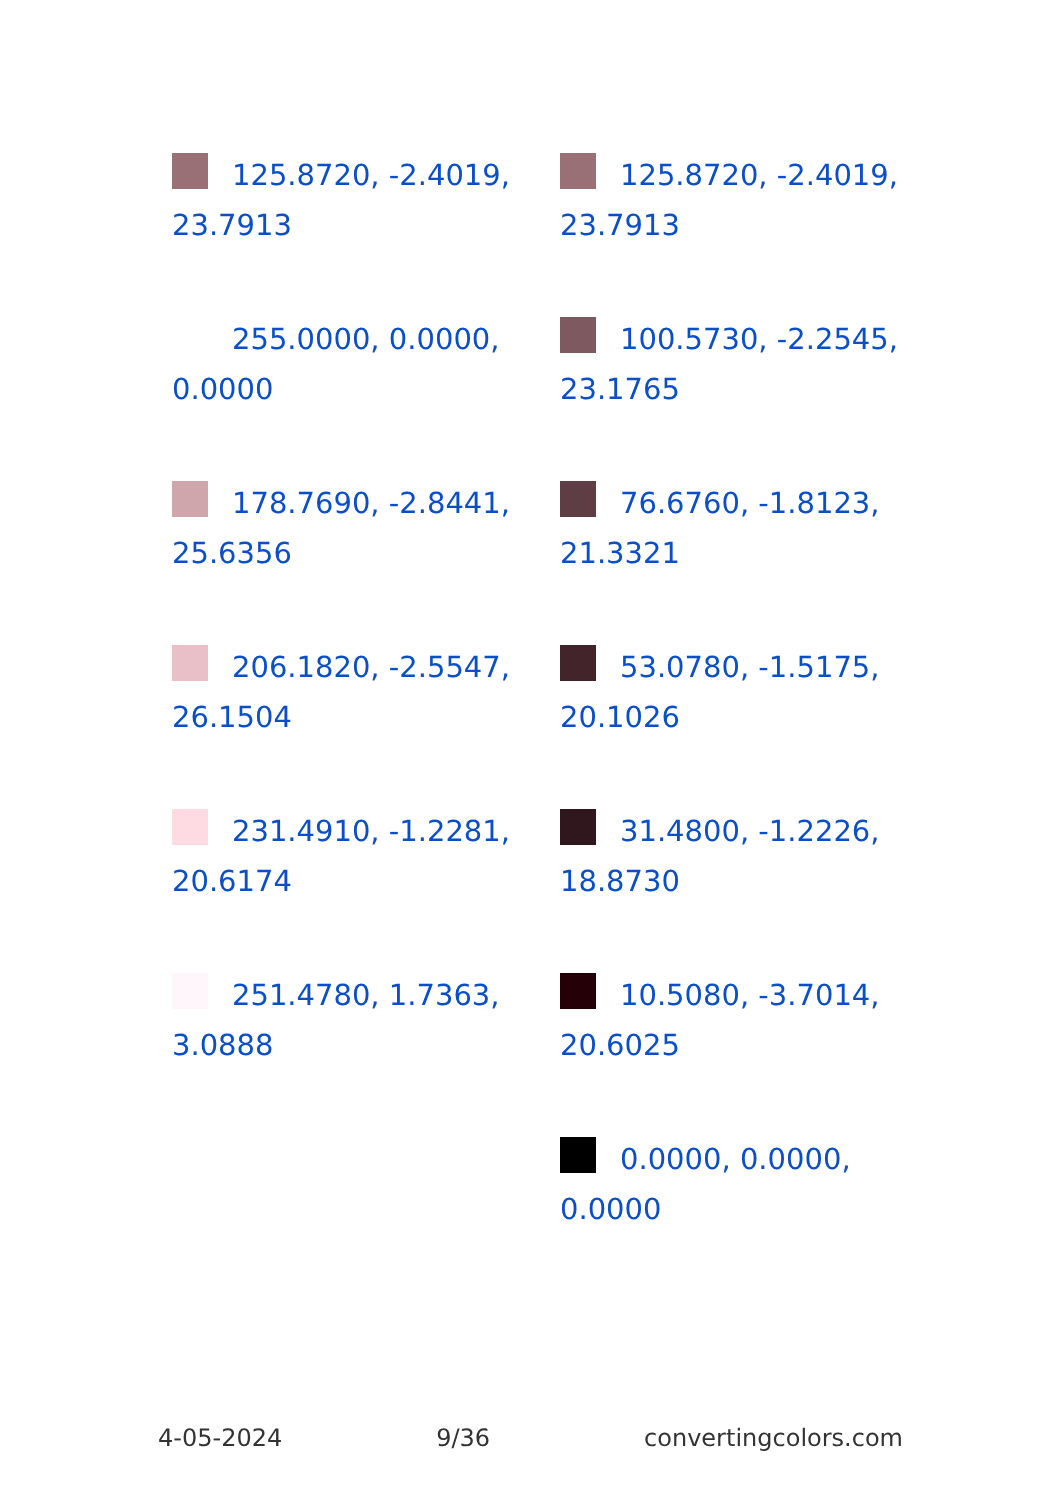125.8720, -2.4019, 23.7913
125.8720, -2.4019, 23.7913
255.0000, 0.0000, 0.0000
100.5730, -2.2545, 23.1765
178.7690, -2.8441, 25.6356
76.6760, -1.8123, 21.3321
206.1820, -2.5547, 26.1504
53.0780, -1.5175, 20.1026
231.4910, -1.2281, 20.6174
31.4800, -1.2226, 18.8730
251.4780, 1.7363, 3.0888
10.5080, -3.7014, 20.6025
0.0000, 0.0000, 0.0000
4-05-2024 9/36 convertingcolors.com